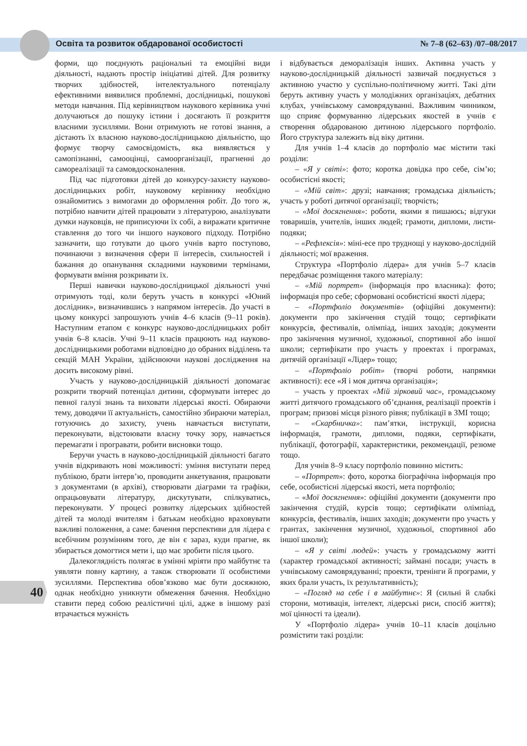Освіта та розвиток обдарованої особистості № 7–8 (62–63) /07–08/2017
форми, що поєднують раціональні та емоційні види діяльності, надають простір ініціативі дітей. Для розвитку творчих здібностей, інтелектуального потенціалу ефективними виявилися проблемні, дослідницькі, пошукові методи навчання. Під керівництвом наукового керівника учні долучаються до пошуку істини і досягають її розкриття власними зусиллями. Вони отримують не готові знання, а дістають їх власною науково-дослідницькою діяльністю, що формує творчу самосвідомість, яка виявляється у самопізнанні, самооцінці, самоорганізації, прагненні до самореалізації та самовдосконалення.
Під час підготовки дітей до конкурсу-захисту науково-дослідницьких робіт, науковому керівнику необхідно ознайомитись з вимогами до оформлення робіт. До того ж, потрібно навчити дітей працювати з літературою, аналізувати думки науковців, не приписуючи їх собі, а виражати критичне ставлення до того чи іншого наукового підходу. Потрібно зазначити, що готувати до цього учнів варто поступово, починаючи з визначення сфери її інтересів, схильностей і бажання до опанування складними науковими термінами, формувати вміння розкривати їх.
Перші навички науково-дослідницької діяльності учні отримують тоді, коли беруть участь в конкурсі «Юний дослідник», визначившись з напрямом інтересів. До участі в цьому конкурсі запрошують учнів 4–6 класів (9–11 років). Наступним етапом є конкурс науково-дослідницьких робіт учнів 6–8 класів. Учні 9–11 класів працюють над науково-дослідницькими роботами відповідно до обраних відділень та секцій МАН України, здійснюючи наукові дослідження на досить високому рівні.
Участь у науково-дослідницькій діяльності допомагає розкрити творчий потенціал дитини, сформувати інтерес до певної галузі знань та виховати лідерські якості. Обираючи тему, доводячи її актуальність, самостійно збираючи матеріал, готуючись до захисту, учень навчається виступати, переконувати, відстоювати власну точку зору, навчається перемагати і програвати, робити висновки тощо.
Беручи участь в науково-дослідницькій діяльності багато учнів відкривають нові можливості: уміння виступати перед публікою, брати інтерв’ю, проводити анкетування, працювати з документами (в архіві), створювати діаграми та графіки, опрацьовувати літературу, дискутувати, спілкуватись, переконувати. У процесі розвитку лідерських здібностей дітей та молоді вчителям і батькам необхідно враховувати важливі положення, а саме: бачення перспективи для лідера є всебічним розумінням того, де він є зараз, куди прагне, як збирається домогтися мети і, що має зробити після цього.
Далекоглядність полягає в умінні мріяти про майбутнє та уявляти повну картину, а також створювати її особистими зусиллями. Перспектива обов’язково має бути досяжною, однак необхідно уникнути обмеження бачення. Необхідно ставити перед собою реалістичні цілі, адже в іншому разі втрачається мужність
і відбувається деморалізація інших. Активна участь у науково-дослідницькій діяльності зазвичай поєднується з активною участю у суспільно-політичному житті. Такі діти беруть активну участь у молодіжних організаціях, дебатних клубах, учнівському самоврядуванні. Важливим чинником, що сприяє формуванню лідерських якостей в учнів є створення обдарованою дитиною лідерського портфоліо. Його структура залежить від віку дитини.
Для учнів 1–4 класів до портфоліо має містити такі розділи:
– «Я у світі»: фото; коротка довідка про себе, сім’ю; особистісні якості;
– «Мій світ»: друзі; навчання; громадська діяльність; участь у роботі дитячої організації; творчість;
– «Мої досягнення»: роботи, якими я пишаюсь; відгуки товаришів, учителів, інших людей; грамоти, дипломи, листи-подяки;
– «Рефлексія»: міні-есе про труднощі у науково-дослідній діяльності; мої враження.
Структура «Портфоліо лідера» для учнів 5–7 класів передбачає розміщення такого матеріалу:
– «Мій портрет» (інформація про власника): фото; інформація про себе; сформовані особистісні якості лідера;
– «Портфоліо документів» (офіційні документи): документи про закінчення студій тощо; сертифікати конкурсів, фестивалів, олімпіад, інших заходів; документи про закінчення музичної, художньої, спортивної або іншої школи; сертифікати про участь у проектах і програмах, дитячій організації «Лідер» тощо;
– «Портфоліо робіт» (творчі роботи, напрямки активності): есе «Я і моя дитяча організація»;
– участь у проектах «Мій зірковий час», громадському житті дитячого громадського об’єднання, реалізації проектів і програм; призові місця різного рівня; публікації в ЗМІ тощо;
– «Скарбничка»: пам’ятки, інструкції, корисна інформація, грамоти, дипломи, подяки, сертифікати, публікації, фотографії, характеристики, рекомендації, резюме тощо.
Для учнів 8–9 класу портфоліо повинно містить:
– «Портрет»: фото, коротка біографічна інформація про себе, особистісні лідерські якості, мета портфоліо;
– «Мої досягнення»: офіційні документи (документи про закінчення студій, курсів тощо; сертифікати олімпіад, конкурсів, фестивалів, інших заходів; документи про участь у грантах, закінчення музичної, художньої, спортивної або іншої школи);
– «Я у світі людей»: участь у громадському житті (характер громадської активності; займані посади; участь в учнівському самоврядуванні; проекти, тренінги й програми, у яких брали участь, їх результативність);
– «Погляд на себе і в майбутнє»: Я (сильні й слабкі сторони, мотивація, інтелект, лідерські риси, спосіб життя); мої цінності та ідеали).
У «Портфоліо лідера» учнів 10–11 класів доцільно розмістити такі розділи:
40